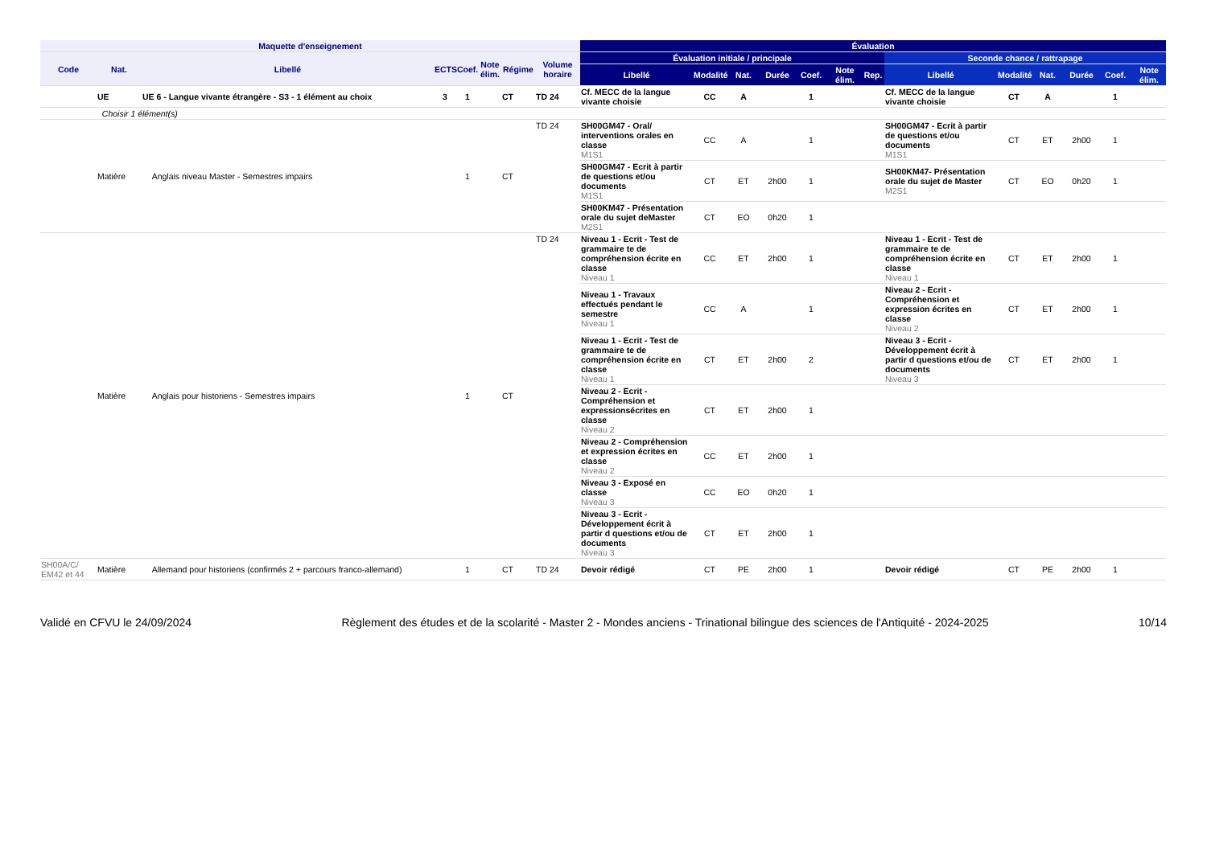| Maquette d'enseignement | | | | | | | | Évaluation | | | | | | | | | | | | |
| --- | --- | --- | --- | --- | --- | --- | --- | --- | --- | --- | --- | --- | --- | --- | --- | --- | --- | --- | --- | --- |
| Code | Nat. | Libellé | ECTS | Coef. | Note élim. | Régime | Volume horaire | Évaluation initiale / principale | | | | | | | Seconde chance / rattrapage | | | | | |
| | | | | | | | | Libellé | Modalité | Nat. | Durée | Coef. | Note élim. | Rep. | Libellé | Modalité | Nat. | Durée | Coef. | Note élim. |
| | UE | UE 6 - Langue vivante étrangère - S3 - 1 élément au choix | 3 | 1 | | CT | TD 24 | Cf. MECC de la langue vivante choisie | CC | A | | 1 | | | Cf. MECC de la langue vivante choisie | CT | A | | 1 | |
| | Choisir 1 élément(s) | | | | | | | | | | | | | | | | | | | |
| | Matière | Anglais niveau Master - Semestres impairs | | 1 | | CT | TD 24 | SH00GM47 - Oral/ interventions orales en classe M1S1 | CC | A | | 1 | | | SH00GM47 - Ecrit à partir de questions et/ou documents M1S1 | CT | ET | 2h00 | 1 | |
| | | | | | | | | SH00GM47 - Ecrit à partir de questions et/ou documents M1S1 | CT | ET | 2h00 | 1 | | | SH00KM47- Présentation orale du sujet de Master M2S1 | CT | EO | 0h20 | 1 | |
| | | | | | | | | SH00KM47 - Présentation orale du sujet deMaster M2S1 | CT | EO | 0h20 | 1 | | | | | | | | |
| | Matière | Anglais pour historiens - Semestres impairs | | 1 | | CT | TD 24 | Niveau 1 - Ecrit - Test de grammaire te de compréhension écrite en classe Niveau 1 | CC | ET | 2h00 | 1 | | | Niveau 1 - Ecrit - Test de grammaire te de compréhension écrite en classe Niveau 1 | CT | ET | 2h00 | 1 | |
| | | | | | | | | Niveau 1 - Travaux effectués pendant le semestre Niveau 1 | CC | A | | 1 | | | Niveau 2 - Ecrit - Compréhension et expression écrites en classe Niveau 2 | CT | ET | 2h00 | 1 | |
| | | | | | | | | Niveau 1 - Ecrit - Test de grammaire te de compréhension écrite en classe Niveau 1 | CT | ET | 2h00 | 2 | | | Niveau 3 - Ecrit - Développement écrit à partir d questions et/ou de documents Niveau 3 | CT | ET | 2h00 | 1 | |
| | | | | | | | | Niveau 2 - Ecrit - Compréhension et expressionsécrites en classe Niveau 2 | CT | ET | 2h00 | 1 | | | | | | | | |
| | | | | | | | | Niveau 2 - Compréhension et expression écrites en classe Niveau 2 | CC | ET | 2h00 | 1 | | | | | | | | |
| | | | | | | | | Niveau 3 - Exposé en classe Niveau 3 | CC | EO | 0h20 | 1 | | | | | | | | |
| | | | | | | | | Niveau 3 - Ecrit - Développement écrit à partir d questions et/ou de documents Niveau 3 | CT | ET | 2h00 | 1 | | | | | | | | |
| SH00A/C/ EM42 et 44 | Matière | Allemand pour historiens (confirmés 2 + parcours franco-allemand) | | 1 | | CT | TD 24 | Devoir rédigé | CT | PE | 2h00 | 1 | | | Devoir rédigé | CT | PE | 2h00 | 1 | |
Validé en CFVU le 24/09/2024 Règlement des études et de la scolarité - Master 2 - Mondes anciens - Trinational bilingue des sciences de l'Antiquité - 2024-2025 10/14